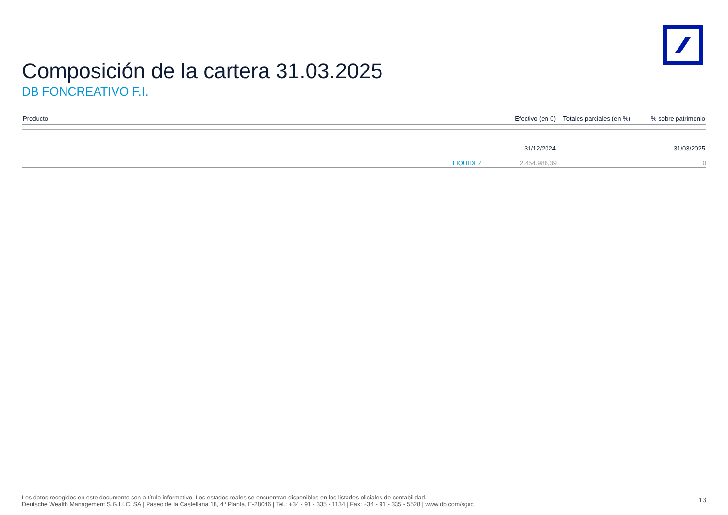Composición de la cartera 31.03.2025
DB FONCREATIVO F.I.
| Producto | Efectivo (en €) | Totales parciales (en %) | % sobre patrimonio |
| --- | --- | --- | --- |
| | 31/12/2024 | | 31/03/2025 |
| LIQUIDEZ | 2.454.986,39 | | 0 |
Los datos recogidos en este documento son a título informativo. Los estados reales se encuentran disponibles en los listados oficiales de contabilidad.
Deutsche Wealth Management S.G.I.I.C. SA | Paseo de la Castellana 18, 4ª Planta, E-28046 | Tel.: +34 - 91 - 335 - 1134 | Fax: +34 - 91 - 335 - 5528 | www.db.com/sgiic
13